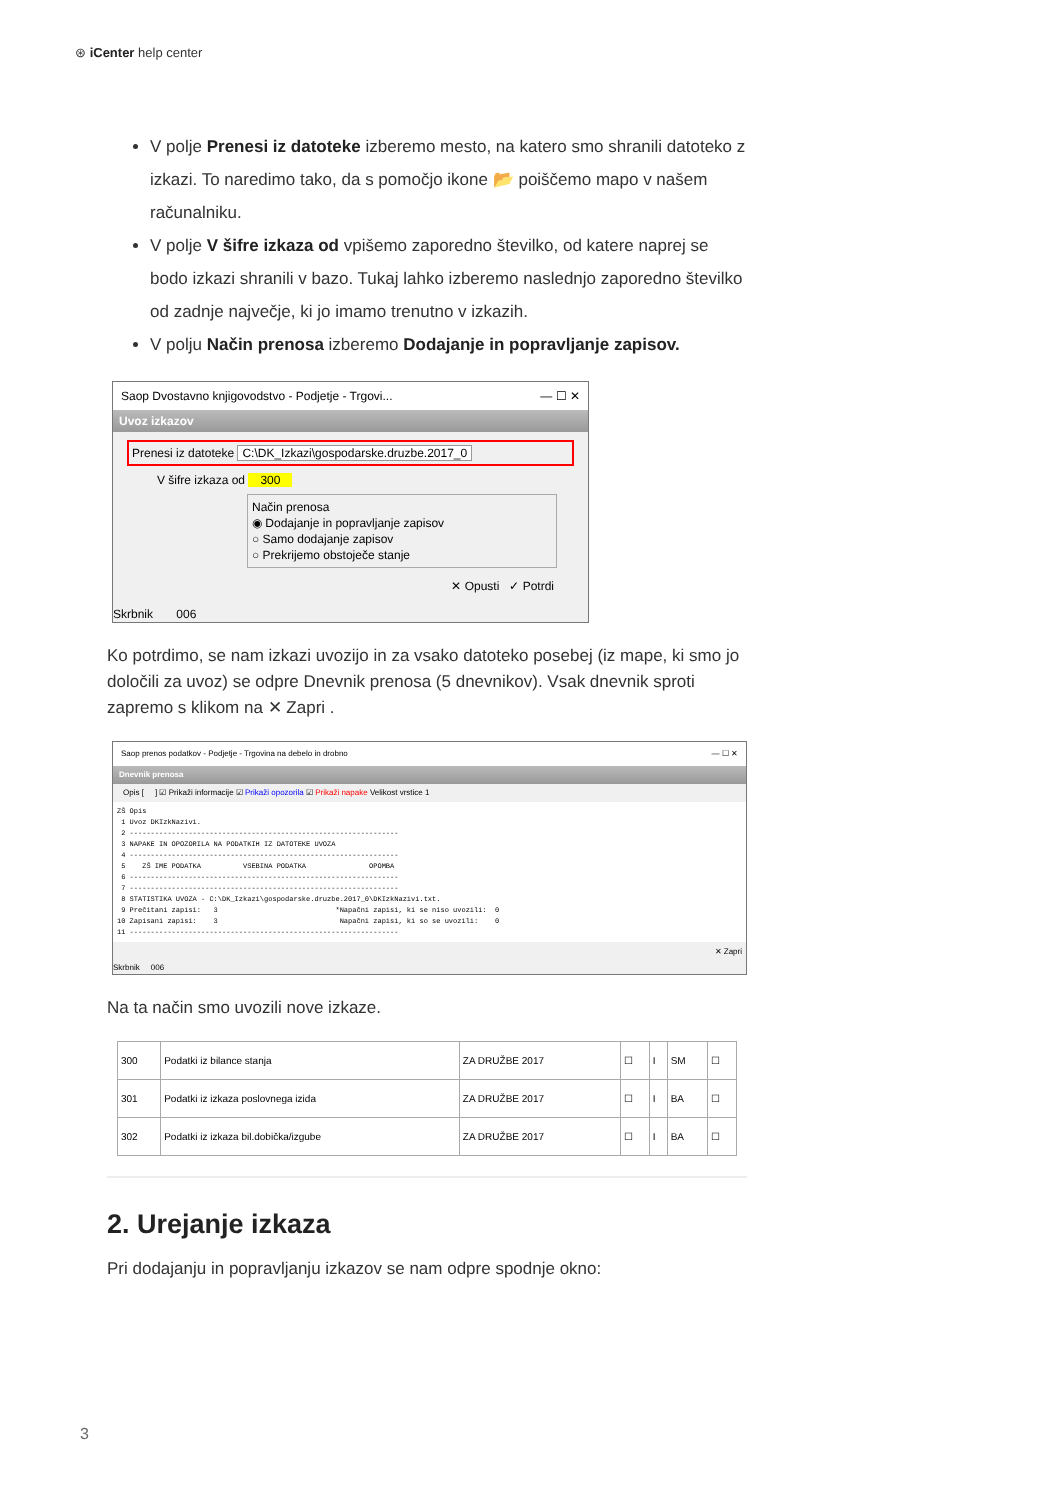⊛ iCenter help center
V polje Prenesi iz datoteke izberemo mesto, na katero smo shranili datoteko z izkazi. To naredimo tako, da s pomočjo ikone 📂 poiščemo mapo v našem računalniku.
V polje V šifre izkaza od vpišemo zaporedno številko, od katere naprej se bodo izkazi shranili v bazo. Tukaj lahko izberemo naslednjo zaporedno številko od zadnje največje, ki jo imamo trenutno v izkazih.
V polju Način prenosa izberemo Dodajanje in popravljanje zapisov.
Saop Dvostavno knjigovodstvo - Podjetje - Trgovi... — ☐ ✕
Uvoz izkazov
Prenesi iz datoteke C:\DK_Izkazi\gospodarske.druzbe.2017_0
V šifre izkaza od 300
Način prenosa
◉ Dodajanje in popravljanje zapisov
○ Samo dodajanje zapisov
○ Prekrijemo obstoječe stanje
✕ Opusti ✓ Potrdi
Skrbnik 006
Ko potrdimo, se nam izkazi uvozijo in za vsako datoteko posebej (iz mape, ki smo jo določili za uvoz) se odpre Dnevnik prenosa (5 dnevnikov). Vsak dnevnik sproti zapremo s klikom na ✕ Zapri .
Saop prenos podatkov - Podjetje - Trgovina na debelo in drobno — ☐ ✕
Dnevnik prenosa
Opis [ ] ☑ Prikaži informacije ☑ Prikaži opozorila ☑ Prikaži napake Velikost vrstice 1
ZŠ Opis
 1 Uvoz DKIzkNazivi.
 2 ----------------------------------------------------------------
 3 NAPAKE IN OPOZORILA NA PODATKIH IZ DATOTEKE UVOZA
 4 ----------------------------------------------------------------
 5    ZŠ IME PODATKA          VSEBINA PODATKA               OPOMBA
 6 ----------------------------------------------------------------
 7 ----------------------------------------------------------------
 8 STATISTIKA UVOZA - C:\DK_Izkazi\gospodarske.druzbe.2017_0\DKIzkNazivi.txt.
 9 Prečitani zapisi:   3                            *Napačni zapisi, ki se niso uvozili:  0
10 Zapisani zapisi:    3                             Napačni zapisi, ki so se uvozili:    0
11 ----------------------------------------------------------------
✕ Zapri
Skrbnik 006
Na ta način smo uvozili nove izkaze.
| 300 | Podatki iz bilance stanja | ZA DRUŽBE 2017 | ☐ | I | SM | ☐ |
| 301 | Podatki iz izkaza poslovnega izida | ZA DRUŽBE 2017 | ☐ | I | BA | ☐ |
| 302 | Podatki iz izkaza bil.dobička/izgube | ZA DRUŽBE 2017 | ☐ | I | BA | ☐ |
2. Urejanje izkaza
Pri dodajanju in popravljanju izkazov se nam odpre spodnje okno:
3